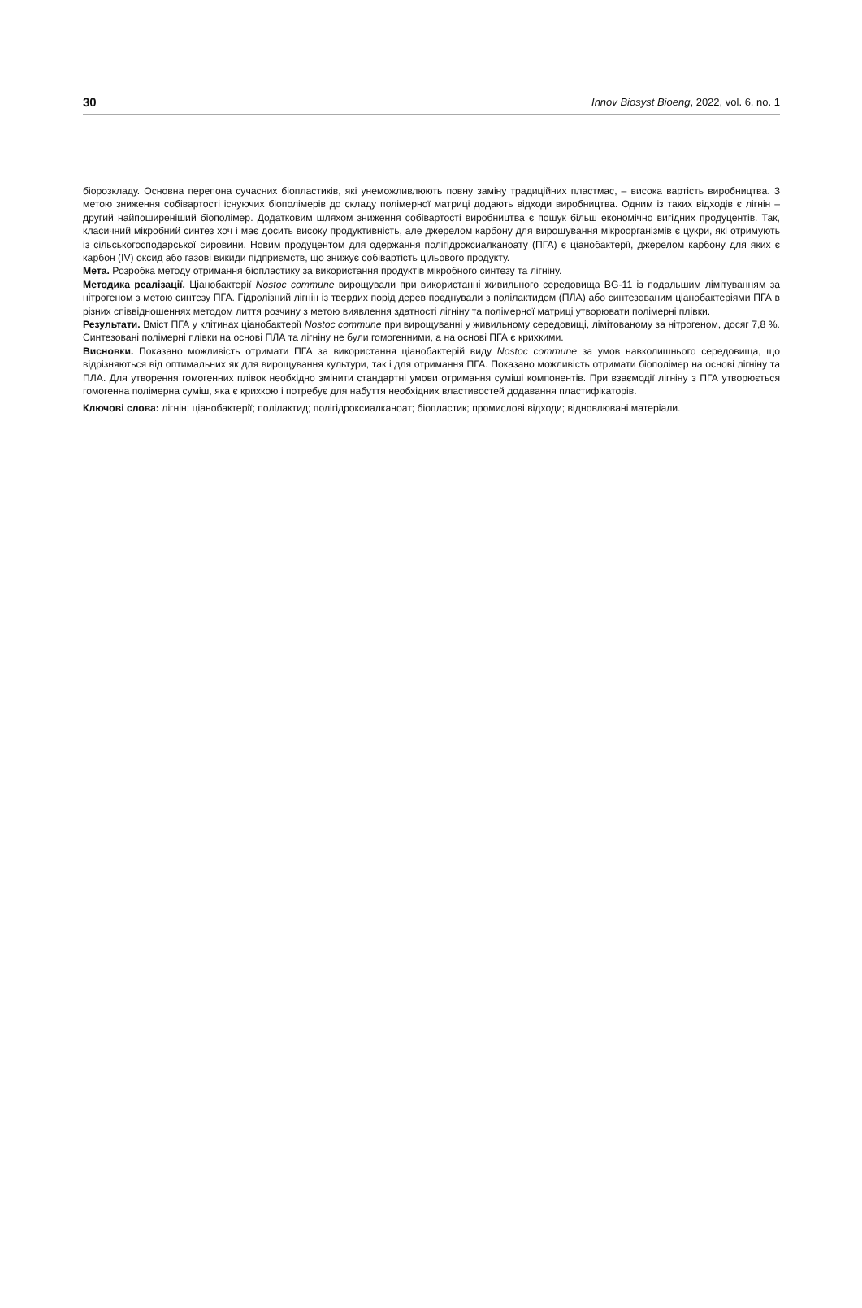30 Innov Biosyst Bioeng, 2022, vol. 6, no. 1
біорозкладу. Основна перепона сучасних біопластиків, які унеможливлюють повну заміну традиційних пластмас, – висока вартість виробництва. З метою зниження собівартості існуючих біополімерів до складу полімерної матриці додають відходи виробництва. Одним із таких відходів є лігнін – другий найпоширеніший біополімер. Додатковим шляхом зниження собівартості виробництва є пошук більш економічно вигідних продуцентів. Так, класичний мікробний синтез хоч і має досить високу продуктивність, але джерелом карбону для вирощування мікроорганізмів є цукри, які отримують із сільськогосподарської сировини. Новим продуцентом для одержання полігідроксиалканоату (ПГА) є ціанобактерії, джерелом карбону для яких є карбон (IV) оксид або газові викиди підприємств, що знижує собівартість цільового продукту.
Мета. Розробка методу отримання біопластику за використання продуктів мікробного синтезу та лігніну.
Методика реалізації. Ціанобактерії Nostoc commune вирощували при використанні живильного середовища BG-11 із подальшим лімітуванням за нітрогеном з метою синтезу ПГА. Гідролізний лігнін із твердих порід дерев поєднували з полілактидом (ПЛА) або синтезованим ціанобактеріями ПГА в різних співвідношеннях методом лиття розчину з метою виявлення здатності лігніну та полімерної матриці утворювати полімерні плівки.
Результати. Вміст ПГА у клітинах ціанобактерії Nostoc commune при вирощуванні у живильному середовищі, лімітованому за нітрогеном, досяг 7,8 %. Синтезовані полімерні плівки на основі ПЛА та лігніну не були гомогенними, а на основі ПГА є крихкими.
Висновки. Показано можливість отримати ПГА за використання ціанобактерій виду Nostoc commune за умов навколишнього середовища, що відрізняються від оптимальних як для вирощування культури, так і для отримання ПГА. Показано можливість отримати біополімер на основі лігніну та ПЛА. Для утворення гомогенних плівок необхідно змінити стандартні умови отримання суміші компонентів. При взаємодії лігніну з ПГА утворюється гомогенна полімерна суміш, яка є крихкою і потребує для набуття необхідних властивостей додавання пластифікаторів.
Ключові слова: лігнін; ціанобактерії; полілактид; полігідроксиалканоат; біопластик; промислові відходи; відновлювані матеріали.